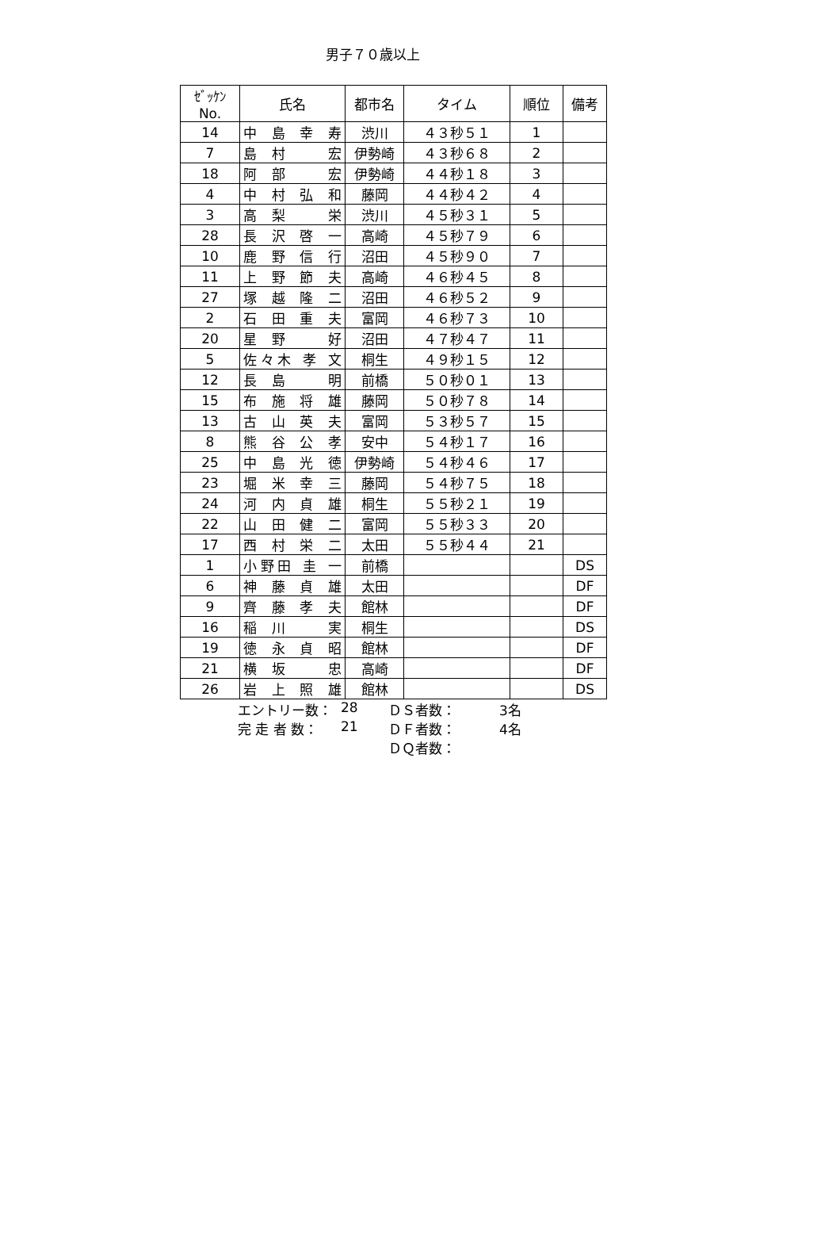男子７０歳以上
| ｾﾞｯｹﾝNo. | 氏名 | 都市名 | タイム | 順位 | 備考 |
| --- | --- | --- | --- | --- | --- |
| 14 | 中 島 幸 寿 | 渋川 | ４３秒５１ | 1 | |
| 7 | 島 村 宏 | 伊勢崎 | ４３秒６８ | 2 | |
| 18 | 阿 部 宏 | 伊勢崎 | ４４秒１８ | 3 | |
| 4 | 中 村 弘 和 | 藤岡 | ４４秒４２ | 4 | |
| 3 | 高 梨 栄 | 渋川 | ４５秒３１ | 5 | |
| 28 | 長 沢 啓 一 | 高崎 | ４５秒７９ | 6 | |
| 10 | 鹿 野 信 行 | 沼田 | ４５秒９０ | 7 | |
| 11 | 上 野 節 夫 | 高崎 | ４６秒４５ | 8 | |
| 27 | 塚 越 隆 二 | 沼田 | ４６秒５２ | 9 | |
| 2 | 石 田 重 夫 | 富岡 | ４６秒７３ | 10 | |
| 20 | 星 野 好 | 沼田 | ４７秒４７ | 11 | |
| 5 | 佐々木 孝 文 | 桐生 | ４９秒１５ | 12 | |
| 12 | 長 島 明 | 前橋 | ５０秒０１ | 13 | |
| 15 | 布 施 将 雄 | 藤岡 | ５０秒７８ | 14 | |
| 13 | 古 山 英 夫 | 富岡 | ５３秒５７ | 15 | |
| 8 | 熊 谷 公 孝 | 安中 | ５４秒１７ | 16 | |
| 25 | 中 島 光 徳 | 伊勢崎 | ５４秒４６ | 17 | |
| 23 | 堀 米 幸 三 | 藤岡 | ５４秒７５ | 18 | |
| 24 | 河 内 貞 雄 | 桐生 | ５５秒２１ | 19 | |
| 22 | 山 田 健 二 | 富岡 | ５５秒３３ | 20 | |
| 17 | 西 村 栄 二 | 太田 | ５５秒４４ | 21 | |
| 1 | 小野田 圭 一 | 前橋 | | | DS |
| 6 | 神 藤 貞 雄 | 太田 | | | DF |
| 9 | 齊 藤 孝 夫 | 館林 | | | DF |
| 16 | 稲 川 実 | 桐生 | | | DS |
| 19 | 徳 永 貞 昭 | 館林 | | | DF |
| 21 | 横 坂 忠 | 高崎 | | | DF |
| 26 | 岩 上 照 雄 | 館林 | | | DS |
エントリー数： 28 ＤＳ者数： 3名
完 走 者 数： 21 ＤＦ者数： 4名
ＤＱ者数：